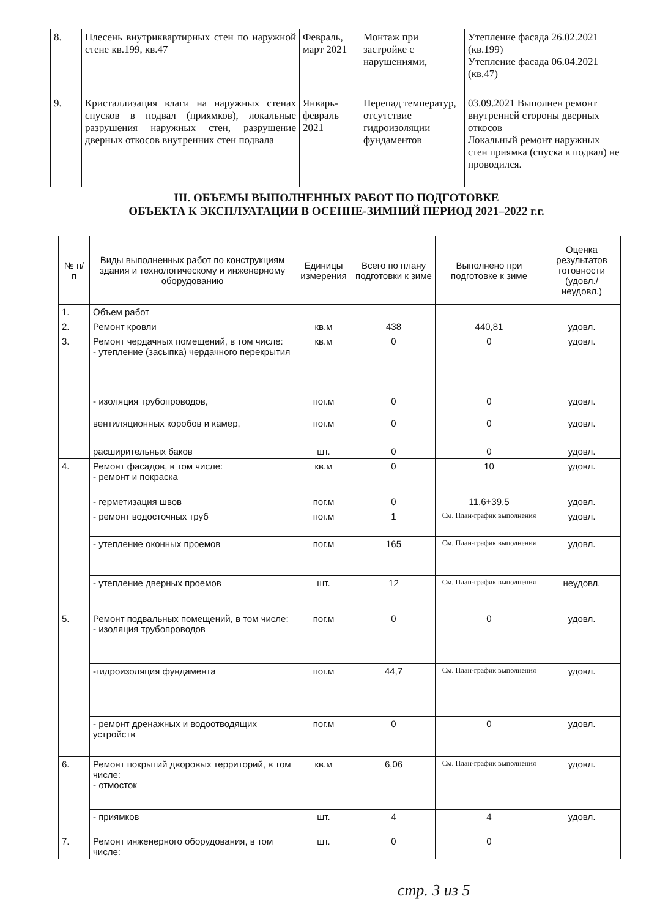| 8. | Плесень внутриквартирных стен по наружной стене кв.199, кв.47 | Февраль, март 2021 | Монтаж при застройке с нарушениями, | Утепление фасада 26.02.2021 (кв.199) Утепление фасада 06.04.2021 (кв.47) |
| 9. | Кристаллизация влаги на наружных стенах спусков в подвал (приямков), локальные разрушения наружных стен, разрушение дверных откосов внутренних стен подвала | Январь-февраль 2021 | Перепад температур, отсутствие гидроизоляции фундаментов | 03.09.2021 Выполнен ремонт внутренней стороны дверных откосов Локальный ремонт наружных стен приямка (спуска в подвал) не проводился. |
III. ОБЪЕМЫ ВЫПОЛНЕННЫХ РАБОТ ПО ПОДГОТОВКЕ
ОБЪЕКТА К ЭКСПЛУАТАЦИИ В ОСЕННЕ-ЗИМНИЙ ПЕРИОД 2021–2022 г.г.
| № п/п | Виды выполненных работ по конструкциям здания и технологическому и инженерному оборудованию | Единицы измерения | Всего по плану подготовки к зиме | Выполнено при подготовке к зиме | Оценка результатов готовности (удовл./ неудовл.) |
| --- | --- | --- | --- | --- | --- |
| 1. | Объем работ | | | | |
| 2. | Ремонт кровли | кв.м | 438 | 440,81 | удовл. |
| 3. | Ремонт чердачных помещений, в том числе: - утепление (засыпка) чердачного перекрытия | кв.м | 0 | 0 | удовл. |
| | - изоляция трубопроводов, | пог.м | 0 | 0 | удовл. |
| | вентиляционных коробов и камер, | пог.м | 0 | 0 | удовл. |
| | расширительных баков | шт. | 0 | 0 | удовл. |
| 4. | Ремонт фасадов, в том числе: - ремонт и покраска | кв.м | 0 | 10 | удовл. |
| | - герметизация швов | пог.м | 0 | 11,6+39,5 | удовл. |
| | - ремонт водосточных труб | пог.м | 1 | См. План-график выполнения | удовл. |
| | - утепление оконных проемов | пог.м | 165 | См. План-график выполнения | удовл. |
| | - утепление дверных проемов | шт. | 12 | См. План-график выполнения | неудовл. |
| 5. | Ремонт подвальных помещений, в том числе: - изоляция трубопроводов | пог.м | 0 | 0 | удовл. |
| | -гидроизоляция фундамента | пог.м | 44,7 | См. План-график выполнения | удовл. |
| | - ремонт дренажных и водоотводящих устройств | пог.м | 0 | 0 | удовл. |
| 6. | Ремонт покрытий дворовых территорий, в том числе: - отмосток | кв.м | 6,06 | См. План-график выполнения | удовл. |
| | - приямков | шт. | 4 | 4 | удовл. |
| 7. | Ремонт инженерного оборудования, в том числе: | шт. | 0 | 0 | |
стр. 3 из 5